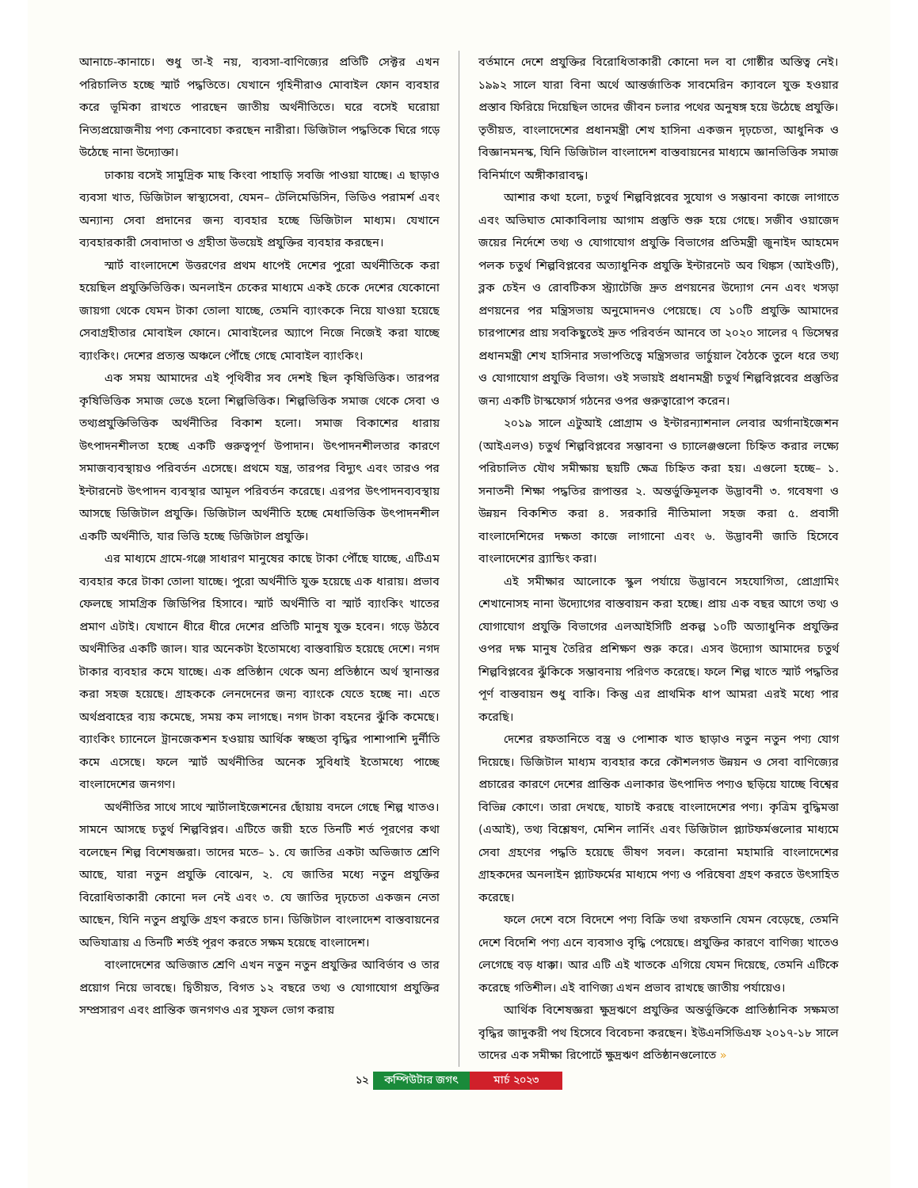আনাচে-কানাচে। শুধু তা-ই নয়, ব্যবসা-বাণিজ্যের প্রতিটি সেক্টর এখন পরিচালিত হচ্ছে স্মার্ট পদ্ধতিতে। যেখানে গৃহিনীরাও মোবাইল ফোন ব্যবহার করে ভূমিকা রাখতে পারছেন জাতীয় অর্থনীতিতে। ঘরে বসেই ঘরোয়া নিত্যপ্রয়োজনীয় পণ্য কেনাবেচা করছেন নারীরা। ডিজিটাল পদ্ধতিকে ঘিরে গড়ে উঠেছে নানা উদ্যোক্তা।
ঢাকায় বসেই সামুদ্রিক মাছ কিংবা পাহাড়ি সবজি পাওয়া যাচ্ছে। এ ছাড়াও ব্যবসা খাত, ডিজিটাল স্বাস্থ্যসেবা, যেমন– টেলিমেডিসিন, ভিডিও পরামর্শ এবং অন্যান্য সেবা প্রদানের জন্য ব্যবহার হচ্ছে ডিজিটাল মাধ্যম। যেখানে ব্যবহারকারী সেবাদাতা ও গ্রহীতা উভয়েই প্রযুক্তির ব্যবহার করছেন।
স্মার্ট বাংলাদেশে উত্তরণের প্রথম ধাপেই দেশের পুরো অর্থনীতিকে করা হয়েছিল প্রযুক্তিভিত্তিক। অনলাইন চেকের মাধ্যমে একই চেকে দেশের যেকোনো জায়গা থেকে যেমন টাকা তোলা যাচ্ছে, তেমনি ব্যাংককে নিয়ে যাওয়া হয়েছে সেবাগ্রহীতার মোবাইল ফোনে। মোবাইলের অ্যাপে নিজে নিজেই করা যাচ্ছে ব্যাংকিং। দেশের প্রত্যন্ত অঞ্চলে পৌঁছে গেছে মোবাইল ব্যাংকিং।
এক সময় আমাদের এই পৃথিবীর সব দেশই ছিল কৃষিভিত্তিক। তারপর কৃষিভিত্তিক সমাজ ভেঙে হলো শিল্পভিত্তিক। শিল্পভিত্তিক সমাজ থেকে সেবা ও তথ্যপ্রযুক্তিভিত্তিক অর্থনীতির বিকাশ হলো। সমাজ বিকাশের ধারায় উৎপাদনশীলতা হচ্ছে একটি গুরুত্বপূর্ণ উপাদান। উৎপাদনশীলতার কারণে সমাজব্যবস্থায়ও পরিবর্তন এসেছে। প্রথমে যন্ত্র, তারপর বিদ্যুৎ এবং তারও পর ইন্টারনেট উৎপাদন ব্যবস্থার আমূল পরিবর্তন করেছে। এরপর উৎপাদনব্যবস্থায় আসছে ডিজিটাল প্রযুক্তি। ডিজিটাল অর্থনীতি হচ্ছে মেধাভিত্তিক উৎপাদনশীল একটি অর্থনীতি, যার ভিত্তি হচ্ছে ডিজিটাল প্রযুক্তি।
এর মাধ্যমে গ্রামে-গঞ্জে সাধারণ মানুষের কাছে টাকা পৌঁছে যাচ্ছে, এটিএম ব্যবহার করে টাকা তোলা যাচ্ছে। পুরো অর্থনীতি যুক্ত হয়েছে এক ধারায়। প্রভাব ফেলছে সামগ্রিক জিডিপির হিসাবে। স্মার্ট অর্থনীতি বা স্মার্ট ব্যাংকিং খাতের প্রমাণ এটাই। যেখানে ধীরে ধীরে দেশের প্রতিটি মানুষ যুক্ত হবেন। গড়ে উঠবে অর্থনীতির একটি জাল। যার অনেকটা ইতোমধ্যে বাস্তবায়িত হয়েছে দেশে। নগদ টাকার ব্যবহার কমে যাচ্ছে। এক প্রতিষ্ঠান থেকে অন্য প্রতিষ্ঠানে অর্থ স্থানান্তর করা সহজ হয়েছে। গ্রাহককে লেনদেনের জন্য ব্যাংকে যেতে হচ্ছে না। এতে অর্থপ্রবাহের ব্যয় কমেছে, সময় কম লাগছে। নগদ টাকা বহনের ঝুঁকি কমেছে। ব্যাংকিং চ্যানেলে ট্রানজেকশন হওয়ায় আর্থিক স্বচ্ছতা বৃদ্ধির পাশাপাশি দুর্নীতি কমে এসেছে। ফলে স্মার্ট অর্থনীতির অনেক সুবিধাই ইতোমধ্যে পাচ্ছে বাংলাদেশের জনগণ।
অর্থনীতির সাথে সাথে স্মার্টালাইজেশনের ছোঁয়ায় বদলে গেছে শিল্প খাতও। সামনে আসছে চতুর্থ শিল্পবিপ্লব। এটিতে জয়ী হতে তিনটি শর্ত পূরণের কথা বলেছেন শিল্প বিশেষজ্ঞরা। তাদের মতে– ১. যে জাতির একটা অভিজাত শ্রেণি আছে, যারা নতুন প্রযুক্তি বোঝেন, ২. যে জাতির মধ্যে নতুন প্রযুক্তির বিরোধিতাকারী কোনো দল নেই এবং ৩. যে জাতির দৃঢ়চেতা একজন নেতা আছেন, যিনি নতুন প্রযুক্তি গ্রহণ করতে চান। ডিজিটাল বাংলাদেশ বাস্তবায়নের অভিযাত্রায় এ তিনটি শর্তই পূরণ করতে সক্ষম হয়েছে বাংলাদেশ।
বাংলাদেশের অভিজাত শ্রেণি এখন নতুন নতুন প্রযুক্তির আবির্ভাব ও তার প্রয়োগ নিয়ে ভাবছে। দ্বিতীয়ত, বিগত ১২ বছরে তথ্য ও যোগাযোগ প্রযুক্তির সম্প্রসারণ এবং প্রান্তিক জনগণও এর সুফল ভোগ করায়
বর্তমানে দেশে প্রযুক্তির বিরোধিতাকারী কোনো দল বা গোষ্ঠীর অস্তিত্ব নেই। ১৯৯২ সালে যারা বিনা অর্থে আন্তর্জাতিক সাবমেরিন ক্যাবলে যুক্ত হওয়ার প্রস্তাব ফিরিয়ে দিয়েছিল তাদের জীবন চলার পথের অনুষঙ্গ হয়ে উঠেছে প্রযুক্তি। তৃতীয়ত, বাংলাদেশের প্রধানমন্ত্রী শেখ হাসিনা একজন দৃঢ়চেতা, আধুনিক ও বিজ্ঞানমনস্ক, যিনি ডিজিটাল বাংলাদেশ বাস্তবায়নের মাধ্যমে জ্ঞানভিত্তিক সমাজ বিনির্মাণে অঙ্গীকারাবদ্ধ।
আশার কথা হলো, চতুর্থ শিল্পবিপ্লবের সুযোগ ও সম্ভাবনা কাজে লাগাতে এবং অভিঘাত মোকাবিলায় আগাম প্রস্তুতি শুরু হয়ে গেছে। সজীব ওয়াজেদ জয়ের নির্দেশে তথ্য ও যোগাযোগ প্রযুক্তি বিভাগের প্রতিমন্ত্রী জুনাইদ আহমেদ পলক চতুর্থ শিল্পবিপ্লবের অত্যাধুনিক প্রযুক্তি ইন্টারনেট অব থিঙ্কস (আইওটি), ব্লক চেইন ও রোবটিকস স্ট্র্যাটেজি দ্রুত প্রণয়নের উদ্যোগ নেন এবং খসড়া প্রণয়নের পর মন্ত্রিসভায় অনুমোদনও পেয়েছে। যে ১০টি প্রযুক্তি আমাদের চারপাশের প্রায় সবকিছুতেই দ্রুত পরিবর্তন আনবে তা ২০২০ সালের ৭ ডিসেম্বর প্রধানমন্ত্রী শেখ হাসিনার সভাপতিত্বে মন্ত্রিসভার ভার্চুয়াল বৈঠকে তুলে ধরে তথ্য ও যোগাযোগ প্রযুক্তি বিভাগ। ওই সভায়ই প্রধানমন্ত্রী চতুর্থ শিল্পবিপ্লবের প্রস্তুতির জন্য একটি টাস্কফোর্স গঠনের ওপর গুরুত্বারোপ করেন।
২০১৯ সালে এটুআই প্রোগ্রাম ও ইন্টারন্যাশনাল লেবার অর্গানাইজেশন (আইএলও) চতুর্থ শিল্পবিপ্লবের সম্ভাবনা ও চ্যালেঞ্জগুলো চিহ্নিত করার লক্ষ্যে পরিচালিত যৌথ সমীক্ষায় ছয়টি ক্ষেত্র চিহ্নিত করা হয়। এগুলো হচ্ছে– ১. সনাতনী শিক্ষা পদ্ধতির রূপান্তর ২. অন্তর্ভুক্তিমূলক উদ্ভাবনী ৩. গবেষণা ও উন্নয়ন বিকশিত করা ৪. সরকারি নীতিমালা সহজ করা ৫. প্রবাসী বাংলাদেশিদের দক্ষতা কাজে লাগানো এবং ৬. উদ্ভাবনী জাতি হিসেবে বাংলাদেশের ব্র্যান্ডিং করা।
এই সমীক্ষার আলোকে স্কুল পর্যায়ে উদ্ভাবনে সহযোগিতা, প্রোগ্রামিং শেখানোসহ নানা উদ্যোগের বাস্তবায়ন করা হচ্ছে। প্রায় এক বছর আগে তথ্য ও যোগাযোগ প্রযুক্তি বিভাগের এলআইসিটি প্রকল্প ১০টি অত্যাধুনিক প্রযুক্তির ওপর দক্ষ মানুষ তৈরির প্রশিক্ষণ শুরু করে। এসব উদ্যোগ আমাদের চতুর্থ শিল্পবিপ্লবের ঝুঁকিকে সম্ভাবনায় পরিণত করেছে। ফলে শিল্প খাতে স্মার্ট পদ্ধতির পূর্ণ বাস্তবায়ন শুধু বাকি। কিন্তু এর প্রাথমিক ধাপ আমরা এরই মধ্যে পার করেছি।
দেশের রফতানিতে বস্ত্র ও পোশাক খাত ছাড়াও নতুন নতুন পণ্য যোগ দিয়েছে। ডিজিটাল মাধ্যম ব্যবহার করে কৌশলগত উন্নয়ন ও সেবা বাণিজ্যের প্রচারের কারণে দেশের প্রান্তিক এলাকার উৎপাদিত পণ্যও ছড়িয়ে যাচ্ছে বিশ্বের বিভিন্ন কোণে। তারা দেখছে, যাচাই করছে বাংলাদেশের পণ্য। কৃত্রিম বুদ্ধিমত্তা (এআই), তথ্য বিশ্লেষণ, মেশিন লার্নিং এবং ডিজিটাল প্ল্যাটফর্মগুলোর মাধ্যমে সেবা গ্রহণের পদ্ধতি হয়েছে ভীষণ সবল। করোনা মহামারি বাংলাদেশের গ্রাহকদের অনলাইন প্ল্যাটফর্মের মাধ্যমে পণ্য ও পরিষেবা গ্রহণ করতে উৎসাহিত করেছে।
ফলে দেশে বসে বিদেশে পণ্য বিক্রি তথা রফতানি যেমন বেড়েছে, তেমনি দেশে বিদেশি পণ্য এনে ব্যবসাও বৃদ্ধি পেয়েছে। প্রযুক্তির কারণে বাণিজ্য খাতেও লেগেছে বড় ধাক্কা। আর এটি এই খাতকে এগিয়ে যেমন দিয়েছে, তেমনি এটিকে করেছে গতিশীল। এই বাণিজ্য এখন প্রভাব রাখছে জাতীয় পর্যায়েও।
আর্থিক বিশেষজ্ঞরা ক্ষুদ্রঋণে প্রযুক্তির অন্তর্ভুক্তিকে প্রাতিষ্ঠানিক সক্ষমতা বৃদ্ধির জাদুকরী পথ হিসেবে বিবেচনা করছেন। ইউএনসিডিএফ ২০১৭-১৮ সালে তাদের এক সমীক্ষা রিপোর্টে ক্ষুদ্রঋণ প্রতিষ্ঠানগুলোতে »
১২ কম্পিউটার জগৎ মার্চ ২০২৩